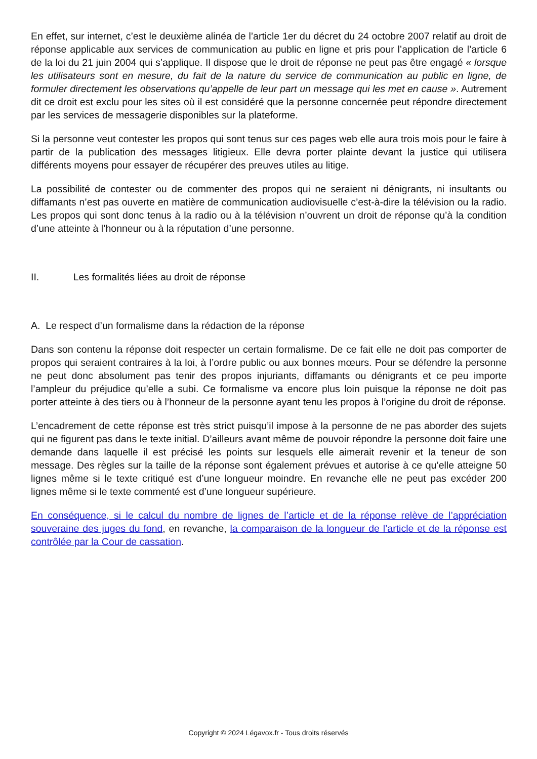En effet, sur internet, c’est le deuxième alinéa de l’article 1er du décret du 24 octobre 2007 relatif au droit de réponse applicable aux services de communication au public en ligne et pris pour l’application de l’article 6 de la loi du 21 juin 2004 qui s’applique. Il dispose que le droit de réponse ne peut pas être engagé « lorsque les utilisateurs sont en mesure, du fait de la nature du service de communication au public en ligne, de formuler directement les observations qu’appelle de leur part un message qui les met en cause ». Autrement dit ce droit est exclu pour les sites où il est considéré que la personne concernée peut répondre directement par les services de messagerie disponibles sur la plateforme.
Si la personne veut contester les propos qui sont tenus sur ces pages web elle aura trois mois pour le faire à partir de la publication des messages litigieux. Elle devra porter plainte devant la justice qui utilisera différents moyens pour essayer de récupérer des preuves utiles au litige.
La possibilité de contester ou de commenter des propos qui ne seraient ni dénigrants, ni insultants ou diffamants n’est pas ouverte en matière de communication audiovisuelle c’est-à-dire la télévision ou la radio. Les propos qui sont donc tenus à la radio ou à la télévision n’ouvrent un droit de réponse qu’à la condition d’une atteinte à l’honneur ou à la réputation d’une personne.
II. Les formalités liées au droit de réponse
A. Le respect d’un formalisme dans la rédaction de la réponse
Dans son contenu la réponse doit respecter un certain formalisme. De ce fait elle ne doit pas comporter de propos qui seraient contraires à la loi, à l’ordre public ou aux bonnes mœurs. Pour se défendre la personne ne peut donc absolument pas tenir des propos injuriants, diffamants ou dénigrants et ce peu importe l’ampleur du préjudice qu’elle a subi. Ce formalisme va encore plus loin puisque la réponse ne doit pas porter atteinte à des tiers ou à l’honneur de la personne ayant tenu les propos à l’origine du droit de réponse.
L’encadrement de cette réponse est très strict puisqu’il impose à la personne de ne pas aborder des sujets qui ne figurent pas dans le texte initial. D’ailleurs avant même de pouvoir répondre la personne doit faire une demande dans laquelle il est précisé les points sur lesquels elle aimerait revenir et la teneur de son message. Des règles sur la taille de la réponse sont également prévues et autorise à ce qu’elle atteigne 50 lignes même si le texte critiqué est d’une longueur moindre. En revanche elle ne peut pas excéder 200 lignes même si le texte commenté est d’une longueur supérieure.
En conséquence, si le calcul du nombre de lignes de l’article et de la réponse relève de l’appréciation souveraine des juges du fond, en revanche, la comparaison de la longueur de l’article et de la réponse est contrôlée par la Cour de cassation.
Copyright © 2024 Légavox.fr - Tous droits réservés